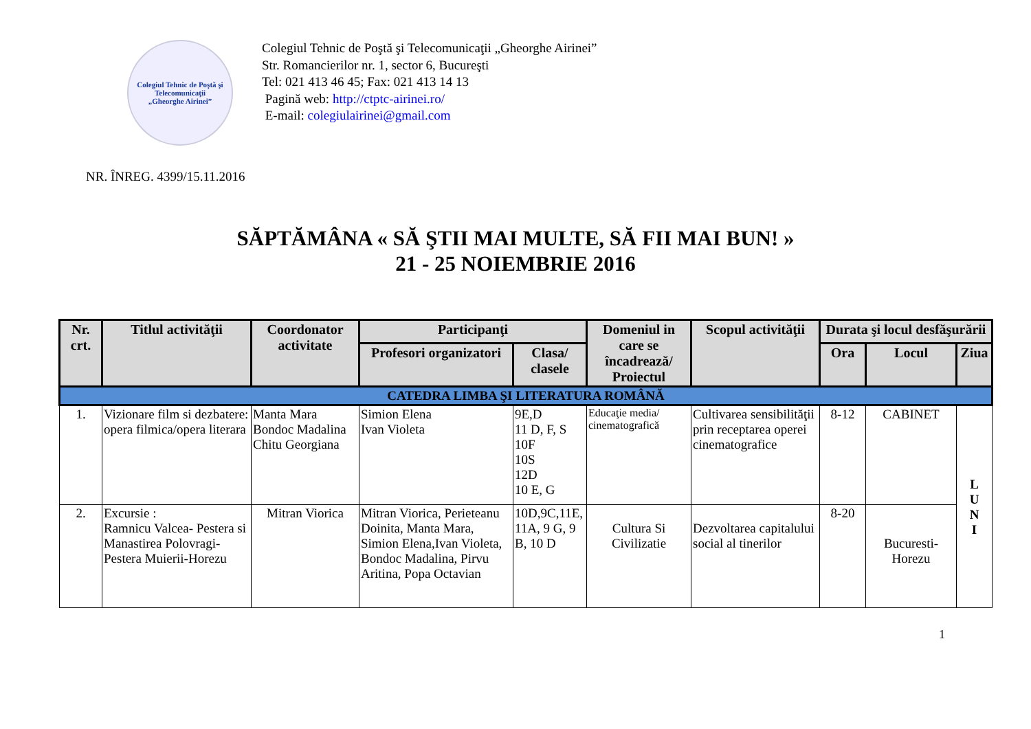Colegiul Tehnic de Poştă şi Telecomunicaţii
„Gheorghe Airinei”
Colegiul Tehnic de Poştă şi Telecomunicaţii „Gheorghe Airinei”
Str. Romancierilor nr. 1, sector 6, Bucureşti
Tel: 021 413 46 45; Fax: 021 413 14 13
Pagină web: http://ctptc-airinei.ro/
E-mail: colegiulairinei@gmail.com
NR. ÎNREG. 4399/15.11.2016
SĂPTĂMÂNA « SĂ ŞTII MAI MULTE, SĂ FII MAI BUN! »
21 - 25 NOIEMBRIE 2016
| Nr. crt. | Titlul activităţii | Coordonator activitate | Participanţi | | Domeniul in care se încadrează/ Proiectul | Scopul activităţii | Durata şi locul desfăşurării | | |
| --- | --- | --- | --- | --- | --- | --- | --- | --- | --- |
| | | | Profesori organizatori | Clasa/ clasele | | | Ora | Locul | Ziua |
| CATEDRA LIMBA ŞI LITERATURA ROMÂNĂ | | | | | | | | | |
| 1. | Vizionare film si dezbatere: opera filmica/opera literara | Manta Mara Bondoc Madalina Chitu Georgiana | Simion Elena Ivan Violeta | 9E,D 11 D, F, S 10F 10S 12D 10 E, G | Educaţie media/ cinematografică | Cultivarea sensibilităţii prin receptarea operei cinematografice | 8-12 | CABINET | L U N I |
| 2. | Excursie : Ramnicu Valcea- Pestera si Manastirea Polovragi-Pestera Muierii-Horezu | Mitran Viorica | Mitran Viorica, Perieteanu Doinita, Manta Mara, Simion Elena,Ivan Violeta, Bondoc Madalina, Pirvu Aritina, Popa Octavian | 10D,9C,11E, 11A, 9 G, 9 B, 10 D | Cultura Si Civilizatie | Dezvoltarea capitalului social al tinerilor | 8-20 | Bucuresti-Horezu | |
1